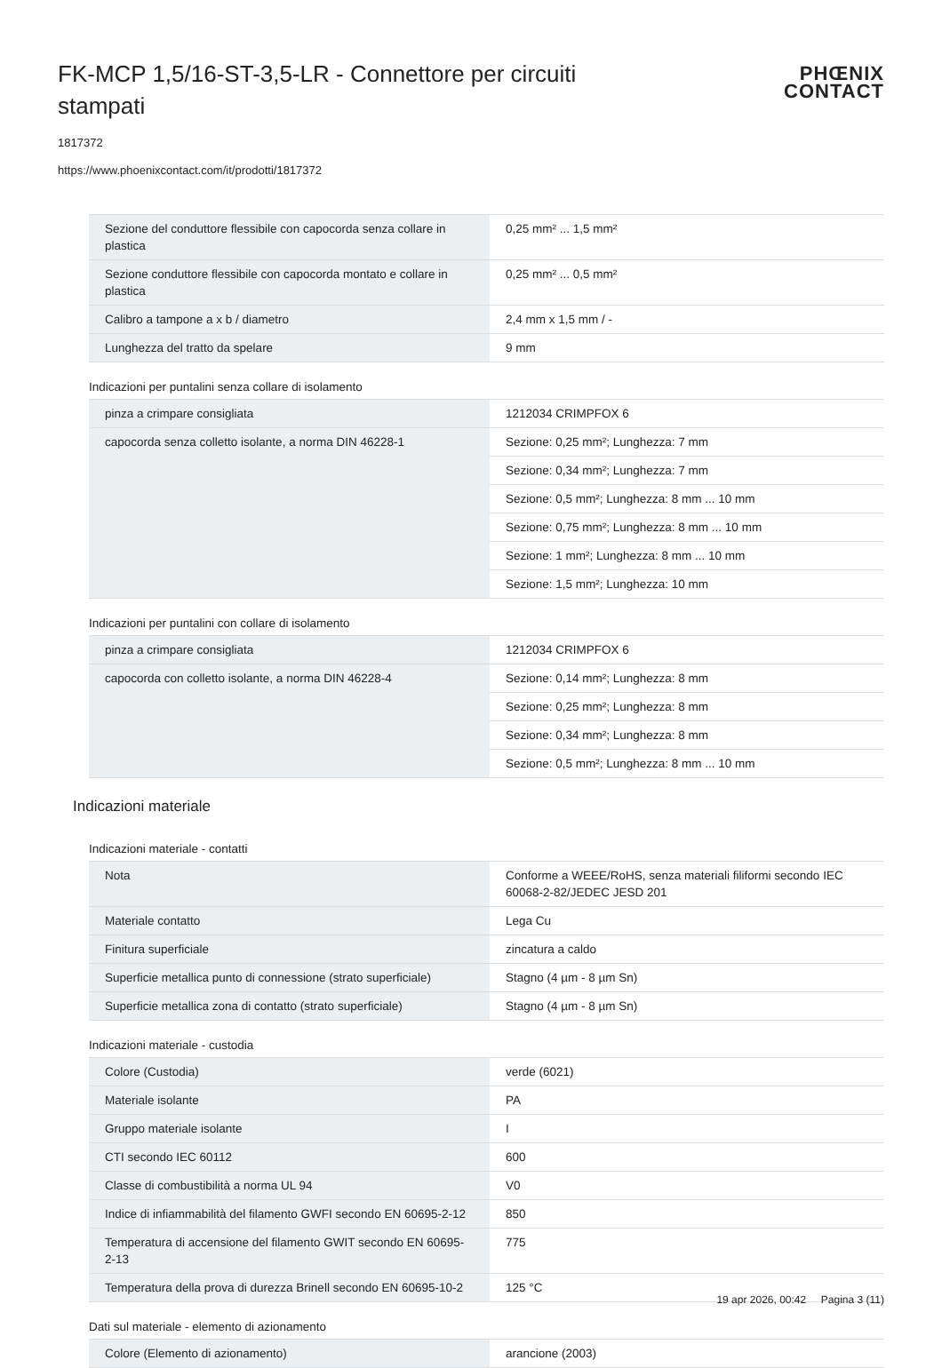FK-MCP 1,5/16-ST-3,5-LR - Connettore per circuiti stampati
PHŒNIX
CONTACT
1817372
https://www.phoenixcontact.com/it/prodotti/1817372
| Sezione del conduttore flessibile con capocorda senza collare in plastica | 0,25 mm² ... 1,5 mm² |
| Sezione conduttore flessibile con capocorda montato e collare in plastica | 0,25 mm² ... 0,5 mm² |
| Calibro a tampone a x b / diametro | 2,4 mm x 1,5 mm / - |
| Lunghezza del tratto da spelare | 9 mm |
Indicazioni per puntalini senza collare di isolamento
| pinza a crimpare consigliata | 1212034 CRIMPFOX 6 |
| capocorda senza colletto isolante, a norma DIN 46228-1 | Sezione: 0,25 mm²; Lunghezza: 7 mm |
| | Sezione: 0,34 mm²; Lunghezza: 7 mm |
| | Sezione: 0,5 mm²; Lunghezza: 8 mm ... 10 mm |
| | Sezione: 0,75 mm²; Lunghezza: 8 mm ... 10 mm |
| | Sezione: 1 mm²; Lunghezza: 8 mm ... 10 mm |
| | Sezione: 1,5 mm²; Lunghezza: 10 mm |
Indicazioni per puntalini con collare di isolamento
| pinza a crimpare consigliata | 1212034 CRIMPFOX 6 |
| capocorda con colletto isolante, a norma DIN 46228-4 | Sezione: 0,14 mm²; Lunghezza: 8 mm |
| | Sezione: 0,25 mm²; Lunghezza: 8 mm |
| | Sezione: 0,34 mm²; Lunghezza: 8 mm |
| | Sezione: 0,5 mm²; Lunghezza: 8 mm ... 10 mm |
Indicazioni materiale
Indicazioni materiale - contatti
| Nota | Conforme a WEEE/RoHS, senza materiali filiformi secondo IEC 60068-2-82/JEDEC JESD 201 |
| Materiale contatto | Lega Cu |
| Finitura superficiale | zincatura a caldo |
| Superficie metallica punto di connessione (strato superficiale) | Stagno (4 µm - 8 µm Sn) |
| Superficie metallica zona di contatto (strato superficiale) | Stagno (4 µm - 8 µm Sn) |
Indicazioni materiale - custodia
| Colore (Custodia) | verde (6021) |
| Materiale isolante | PA |
| Gruppo materiale isolante | I |
| CTI secondo IEC 60112 | 600 |
| Classe di combustibilità a norma UL 94 | V0 |
| Indice di infiammabilità del filamento GWFI secondo EN 60695-2-12 | 850 |
| Temperatura di accensione del filamento GWIT secondo EN 60695-2-13 | 775 |
| Temperatura della prova di durezza Brinell secondo EN 60695-10-2 | 125 °C |
Dati sul materiale - elemento di azionamento
| Colore (Elemento di azionamento) | arancione (2003) |
19 apr 2026, 00:42 Pagina 3 (11)